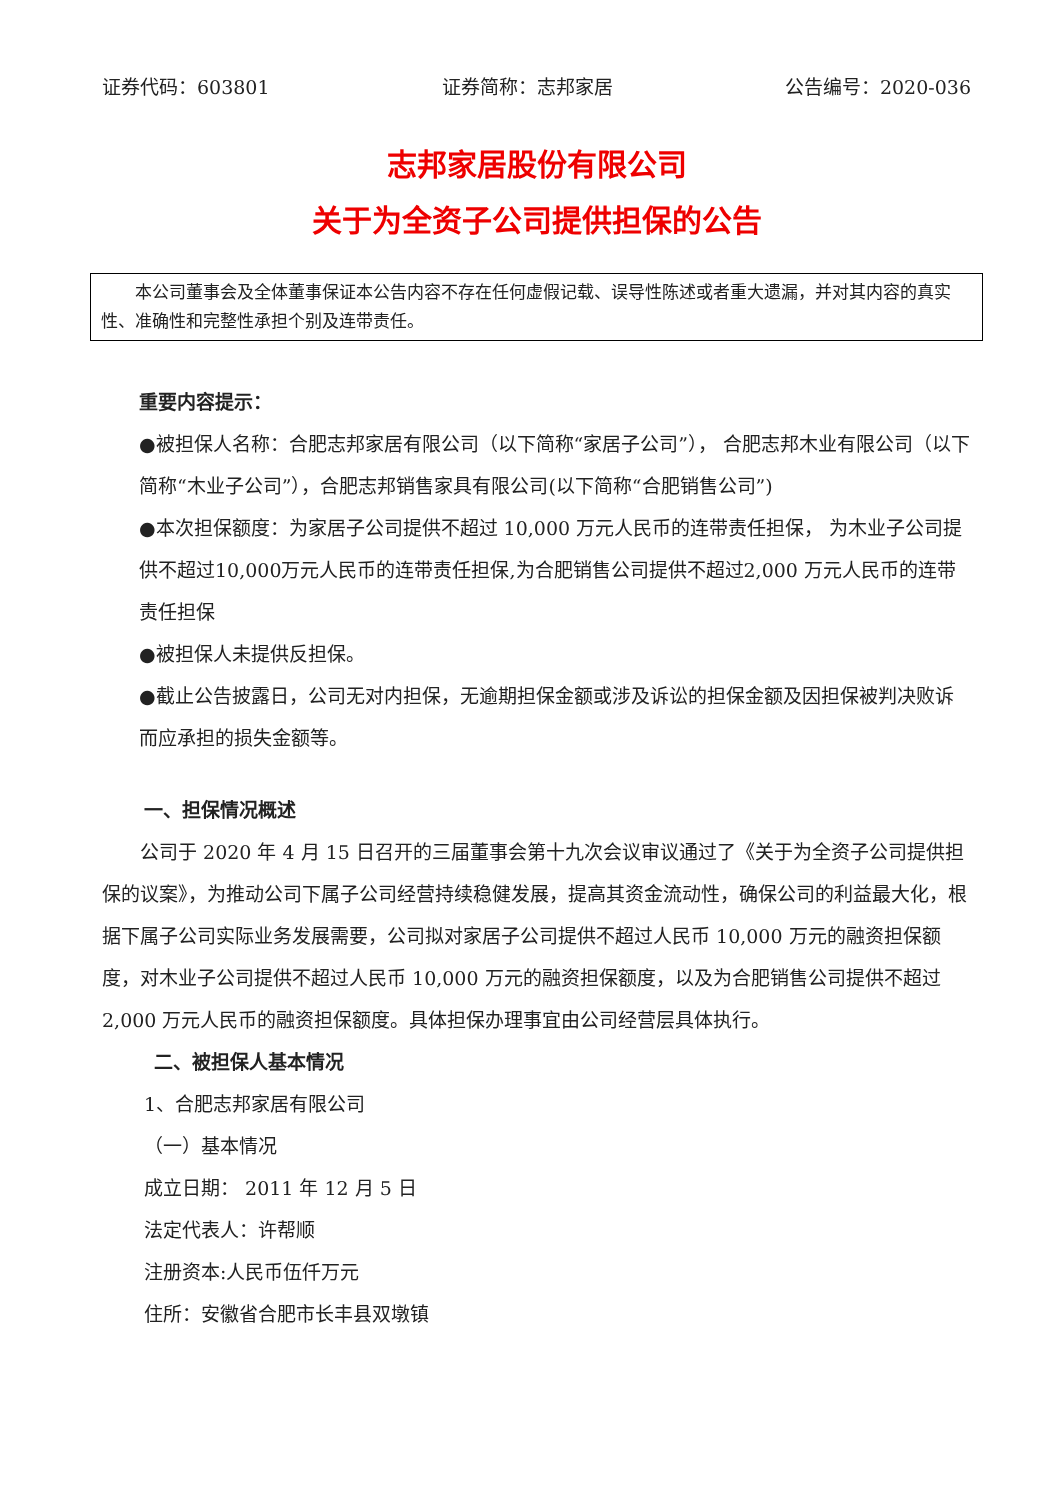证券代码：603801 证券简称：志邦家居 公告编号：2020-036
志邦家居股份有限公司
关于为全资子公司提供担保的公告
本公司董事会及全体董事保证本公告内容不存在任何虚假记载、误导性陈述或者重大遗漏，并对其内容的真实性、准确性和完整性承担个别及连带责任。
重要内容提示：
●被担保人名称：合肥志邦家居有限公司（以下简称“家居子公司”）， 合肥志邦木业有限公司（以下简称“木业子公司”），合肥志邦销售家具有限公司(以下简称“合肥销售公司”)
●本次担保额度：为家居子公司提供不超过 10,000 万元人民币的连带责任担保， 为木业子公司提供不超过10,000万元人民币的连带责任担保,为合肥销售公司提供不超过2,000 万元人民币的连带责任担保
●被担保人未提供反担保。
●截止公告披露日，公司无对内担保，无逾期担保金额或涉及诉讼的担保金额及因担保被判决败诉而应承担的损失金额等。
一、担保情况概述
公司于 2020 年 4 月 15 日召开的三届董事会第十九次会议审议通过了《关于为全资子公司提供担保的议案》，为推动公司下属子公司经营持续稳健发展，提高其资金流动性，确保公司的利益最大化，根据下属子公司实际业务发展需要，公司拟对家居子公司提供不超过人民币 10,000 万元的融资担保额度，对木业子公司提供不超过人民币 10,000 万元的融资担保额度，以及为合肥销售公司提供不超过 2,000 万元人民币的融资担保额度。具体担保办理事宜由公司经营层具体执行。
二、被担保人基本情况
1、合肥志邦家居有限公司
（一）基本情况
成立日期： 2011 年 12 月 5 日
法定代表人：许帮顺
注册资本:人民币伍仟万元
住所：安徽省合肥市长丰县双墩镇